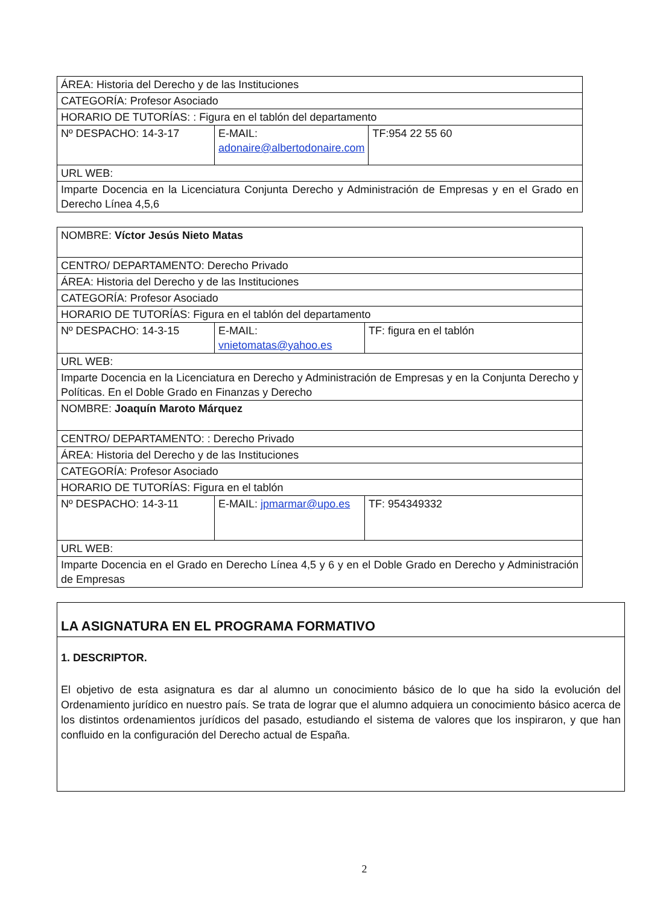| ÁREA: Historia del Derecho y de las Instituciones | | |
| CATEGORÍA: Profesor Asociado | | |
| HORARIO DE TUTORÍAS: : Figura en el tablón del departamento | | |
| Nº DESPACHO: 14-3-17 | E-MAIL: adonaire@albertodonaire.com | TF:954 22 55 60 |
| URL WEB: | | |
| Imparte Docencia en la Licenciatura Conjunta Derecho y Administración de Empresas y en el Grado en Derecho Línea 4,5,6 | | |
| NOMBRE: Víctor Jesús Nieto Matas | | |
| CENTRO/ DEPARTAMENTO: Derecho Privado | | |
| ÁREA: Historia del Derecho y de las Instituciones | | |
| CATEGORÍA: Profesor Asociado | | |
| HORARIO DE TUTORÍAS: Figura en el tablón del departamento | | |
| Nº DESPACHO: 14-3-15 | E-MAIL: vnietomatas@yahoo.es | TF: figura en el tablón |
| URL WEB: | | |
| Imparte Docencia en la Licenciatura en Derecho y Administración de Empresas y en la Conjunta Derecho y Políticas. En el Doble Grado en Finanzas y Derecho | | |
| NOMBRE: Joaquín Maroto Márquez | | |
| CENTRO/ DEPARTAMENTO: : Derecho Privado | | |
| ÁREA: Historia del Derecho y de las Instituciones | | |
| CATEGORÍA: Profesor Asociado | | |
| HORARIO DE TUTORÍAS: Figura en el tablón | | |
| Nº DESPACHO: 14-3-11 | E-MAIL: jpmarmar@upo.es | TF: 954349332 |
| URL WEB: | | |
| Imparte Docencia en el Grado en Derecho Línea 4,5 y 6 y en el Doble Grado en Derecho y Administración de Empresas | | |
LA ASIGNATURA EN EL PROGRAMA FORMATIVO
1. DESCRIPTOR.
El objetivo de esta asignatura es dar al alumno un conocimiento básico de lo que ha sido la evolución del Ordenamiento jurídico en nuestro país. Se trata de lograr que el alumno adquiera un conocimiento básico acerca de los distintos ordenamientos jurídicos del pasado, estudiando el sistema de valores que los inspiraron, y que han confluido en la configuración del Derecho actual de España.
2